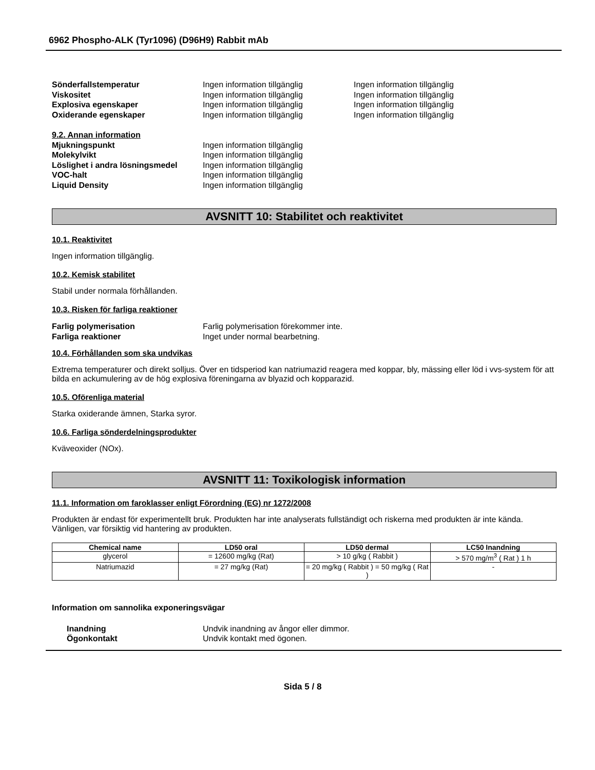6962 Phospho-ALK (Tyr1096) (D96H9) Rabbit mAb
Sönderfallstemperatur Ingen information tillgänglig Ingen information tillgänglig
Viskositet Ingen information tillgänglig Ingen information tillgänglig
Explosiva egenskaper Ingen information tillgänglig Ingen information tillgänglig
Oxiderande egenskaper Ingen information tillgänglig Ingen information tillgänglig
9.2. Annan information
Mjukningspunkt Ingen information tillgänglig
Molekylvikt Ingen information tillgänglig
Löslighet i andra lösningsmedel
Ingen information tillgänglig
VOC-halt Ingen information tillgänglig
Liquid Density Ingen information tillgänglig
AVSNITT 10: Stabilitet och reaktivitet
10.1. Reaktivitet
Ingen information tillgänglig.
10.2. Kemisk stabilitet
Stabil under normala förhållanden.
10.3. Risken för farliga reaktioner
Farlig polymerisation Farlig polymerisation förekommer inte.
Farliga reaktioner Inget under normal bearbetning.
10.4. Förhållanden som ska undvikas
Extrema temperaturer och direkt solljus. Över en tidsperiod kan natriumazid reagera med koppar, bly, mässing eller löd i vvs-system för att bilda en ackumulering av de hög explosiva föreningarna av blyazid och kopparazid.
10.5. Oförenliga material
Starka oxiderande ämnen, Starka syror.
10.6. Farliga sönderdelningsprodukter
Kväveoxider (NOx).
AVSNITT 11: Toxikologisk information
11.1. Information om faroklasser enligt Förordning (EG) nr 1272/2008
Produkten är endast för experimentellt bruk. Produkten har inte analyserats fullständigt och riskerna med produkten är inte kända. Vänligen, var försiktig vid hantering av produkten.
| Chemical name | LD50 oral | LD50 dermal | LC50 Inandning |
| --- | --- | --- | --- |
| glycerol | = 12600 mg/kg (Rat) | > 10 g/kg ( Rabbit ) | > 570 mg/m<sup>3</sup> ( Rat ) 1 h |
| Natriumazid | = 27 mg/kg (Rat) | = 20 mg/kg ( Rabbit ) = 50 mg/kg ( Rat ) | - |
Information om sannolika exponeringsvägar
Inandning Undvik inandning av ångor eller dimmor.
Ögonkontakt Undvik kontakt med ögonen.
Sida 5 / 8